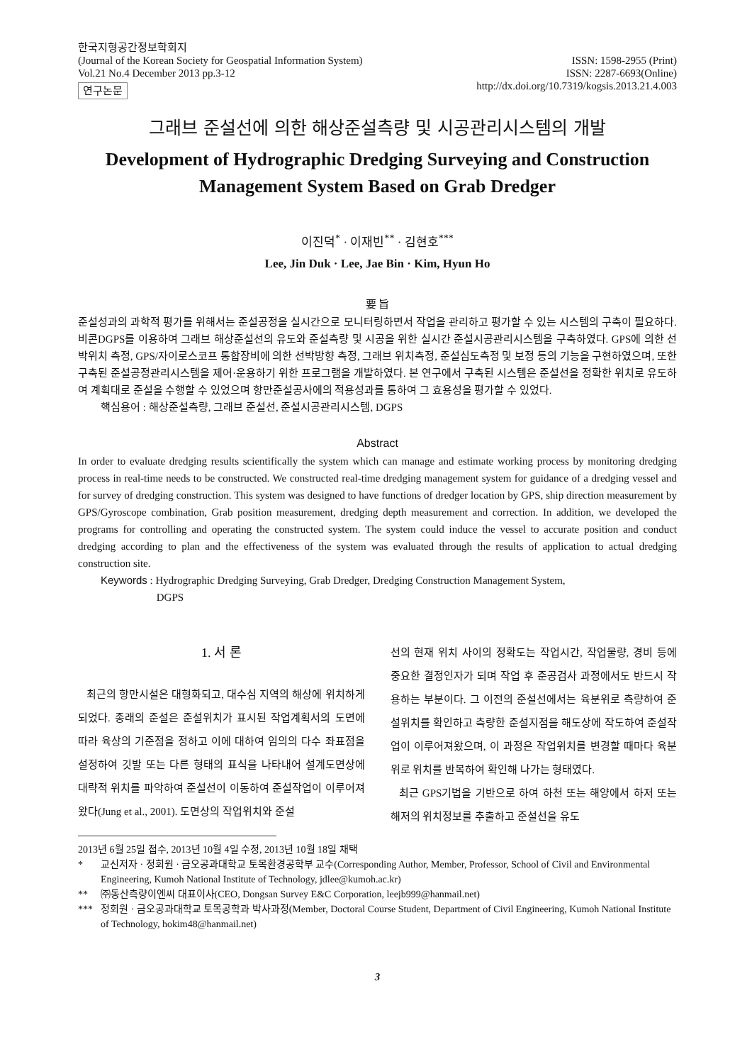한국지형공간정보학회지
(Journal of the Korean Society for Geospatial Information System)
Vol.21 No.4 December 2013 pp.3-12
연구논문
ISSN: 1598-2955 (Print)
ISSN: 2287-6693(Online)
http://dx.doi.org/10.7319/kogsis.2013.21.4.003
그래브 준설선에 의한 해상준설측량 및 시공관리시스템의 개발
Development of Hydrographic Dredging Surveying and Construction
Management System Based on Grab Dredger
이진덕<sup>*</sup> · 이재빈<sup>**</sup> · 김현호<sup>***</sup>
Lee, Jin Duk · Lee, Jae Bin · Kim, Hyun Ho
要 旨
준설성과의 과학적 평가를 위해서는 준설공정을 실시간으로 모니터링하면서 작업을 관리하고 평가할 수 있는 시스템의 구축이 필요하다. 비콘DGPS를 이용하여 그래브 해상준설선의 유도와 준설측량 및 시공을 위한 실시간 준설시공관리시스템을 구축하였다. GPS에 의한 선박위치 측정, GPS/자이로스코프 통합장비에 의한 선박방향 측정, 그래브 위치측정, 준설심도측정 및 보정 등의 기능을 구현하였으며, 또한 구축된 준설공정관리시스템을 제어·운용하기 위한 프로그램을 개발하였다. 본 연구에서 구축된 시스템은 준설선을 정확한 위치로 유도하여 계획대로 준설을 수행할 수 있었으며 항만준설공사에의 적용성과를 통하여 그 효용성을 평가할 수 있었다.
핵심용어 : 해상준설측량, 그래브 준설선, 준설시공관리시스템, DGPS
Abstract
In order to evaluate dredging results scientifically the system which can manage and estimate working process by monitoring dredging process in real-time needs to be constructed. We constructed real-time dredging management system for guidance of a dredging vessel and for survey of dredging construction. This system was designed to have functions of dredger location by GPS, ship direction measurement by GPS/Gyroscope combination, Grab position measurement, dredging depth measurement and correction. In addition, we developed the programs for controlling and operating the constructed system. The system could induce the vessel to accurate position and conduct dredging according to plan and the effectiveness of the system was evaluated through the results of application to actual dredging construction site.
Keywords : Hydrographic Dredging Surveying, Grab Dredger, Dredging Construction Management System,
DGPS
1. 서 론
최근의 항만시설은 대형화되고, 대수심 지역의 해상에 위치하게 되었다. 종래의 준설은 준설위치가 표시된 작업계획서의 도면에 따라 육상의 기준점을 정하고 이에 대하여 임의의 다수 좌표점을 설정하여 깃발 또는 다른 형태의 표식을 나타내어 설계도면상에 대략적 위치를 파악하여 준설선이 이동하여 준설작업이 이루어져 왔다(Jung et al., 2001). 도면상의 작업위치와 준설
선의 현재 위치 사이의 정확도는 작업시간, 작업물량, 경비 등에 중요한 결정인자가 되며 작업 후 준공검사 과정에서도 반드시 작용하는 부분이다. 그 이전의 준설선에서는 육분위로 측량하여 준설위치를 확인하고 측량한 준설지점을 해도상에 작도하여 준설작업이 이루어져왔으며, 이 과정은 작업위치를 변경할 때마다 육분위로 위치를 반복하여 확인해 나가는 형태였다.
최근 GPS기법을 기반으로 하여 하천 또는 해양에서 하저 또는 해저의 위치정보를 추출하고 준설선을 유도
2013년 6월 25일 접수, 2013년 10월 4일 수정, 2013년 10월 18일 채택
* 교신저자 · 정회원 · 금오공과대학교 토목환경공학부 교수(Corresponding Author, Member, Professor, School of Civil and Environmental Engineering, Kumoh National Institute of Technology, jdlee@kumoh.ac.kr)
** ㈜동산측량이엔씨 대표이사(CEO, Dongsan Survey E&C Corporation, leejb999@hanmail.net)
*** 정회원 · 금오공과대학교 토목공학과 박사과정(Member, Doctoral Course Student, Department of Civil Engineering, Kumoh National Institute of Technology, hokim48@hanmail.net)
3